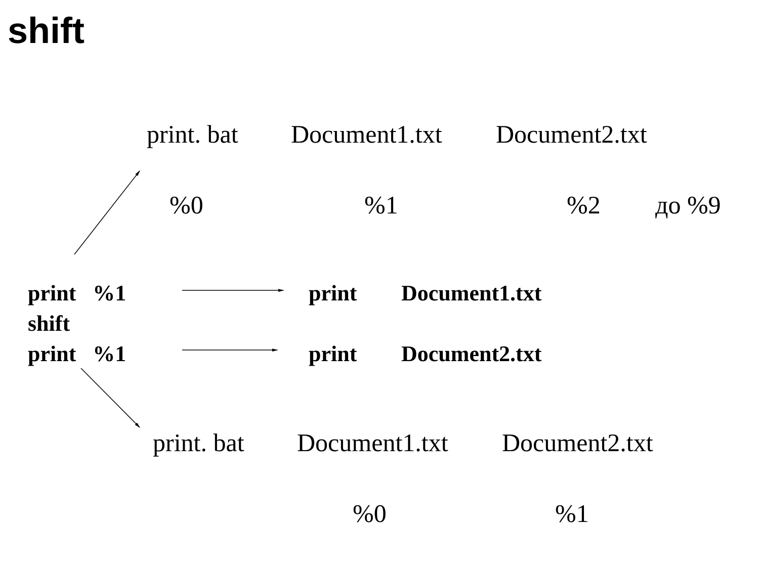shift
print. bat Document1.txt Document2.txt
%0%1%2 до %9
print %1 print Document1.txt
shift
print %1 print Document2.txt
print. bat Document1.txt Document2.txt
%0%1